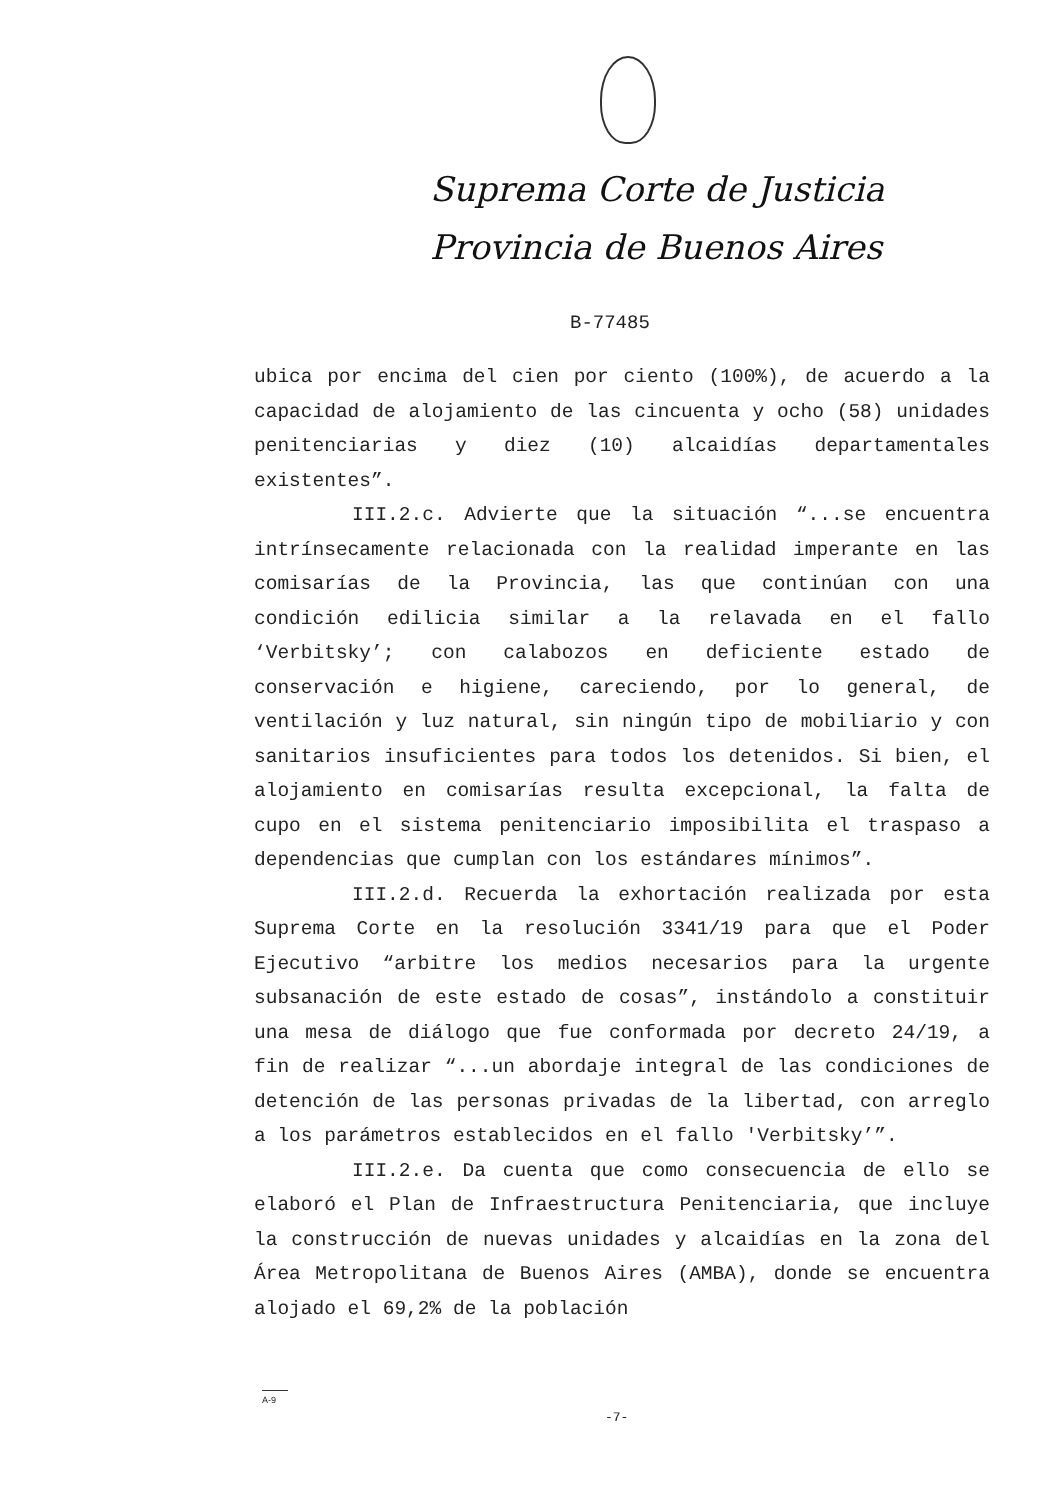Suprema Corte de Justicia
Provincia de Buenos Aires
B-77485
ubica por encima del cien por ciento (100%), de acuerdo a la capacidad de alojamiento de las cincuenta y ocho (58) unidades penitenciarias y diez (10) alcaidías departamentales existentes”.
III.2.c. Advierte que la situación “...se encuentra intrínsecamente relacionada con la realidad imperante en las comisarías de la Provincia, las que continúan con una condición edilicia similar a la relavada en el fallo ‘Verbitsky’; con calabozos en deficiente estado de conservación e higiene, careciendo, por lo general, de ventilación y luz natural, sin ningún tipo de mobiliario y con sanitarios insuficientes para todos los detenidos. Si bien, el alojamiento en comisarías resulta excepcional, la falta de cupo en el sistema penitenciario imposibilita el traspaso a dependencias que cumplan con los estándares mínimos”.
III.2.d. Recuerda la exhortación realizada por esta Suprema Corte en la resolución 3341/19 para que el Poder Ejecutivo “arbitre los medios necesarios para la urgente subsanación de este estado de cosas”, instándolo a constituir una mesa de diálogo que fue conformada por decreto 24/19, a fin de realizar “...un abordaje integral de las condiciones de detención de las personas privadas de la libertad, con arreglo a los parámetros establecidos en el fallo 'Verbitsky’”.
III.2.e. Da cuenta que como consecuencia de ello se elaboró el Plan de Infraestructura Penitenciaria, que incluye la construcción de nuevas unidades y alcaidías en la zona del Área Metropolitana de Buenos Aires (AMBA), donde se encuentra alojado el 69,2% de la población
A-9
-7-